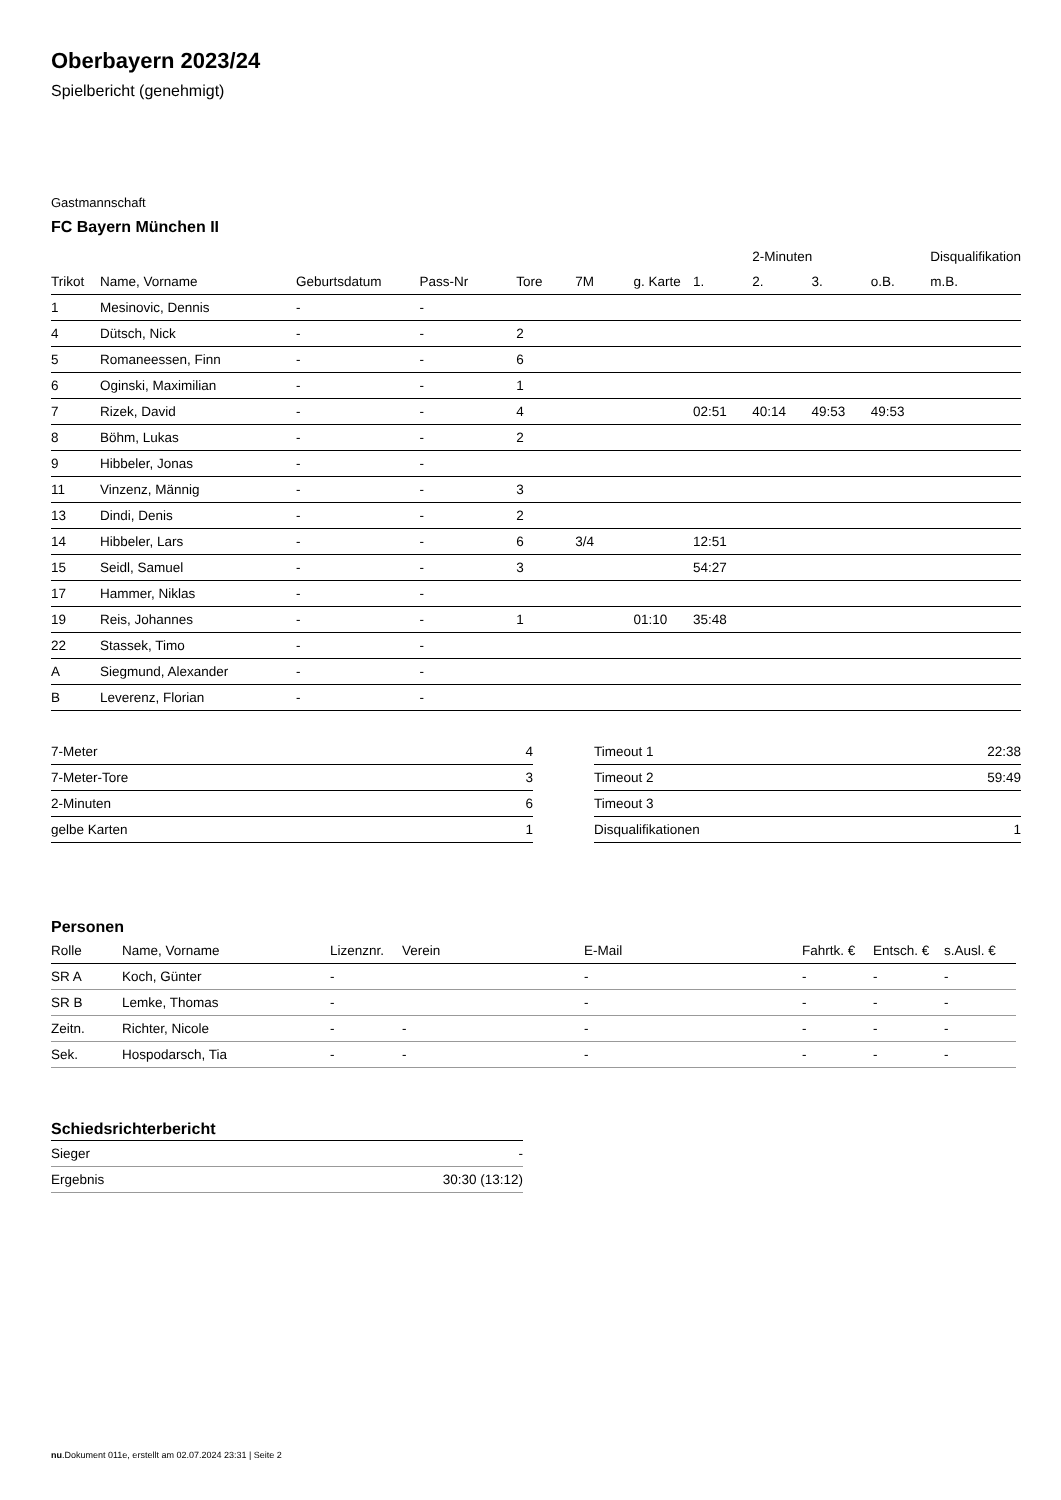Oberbayern 2023/24
Spielbericht (genehmigt)
Gastmannschaft
FC Bayern München II
| | | | | | | | | 2-Minuten | | | Disqualifikation |
| --- | --- | --- | --- | --- | --- | --- | --- | --- | --- | --- | --- |
| Trikot | Name, Vorname | Geburtsdatum | Pass-Nr | Tore | 7M | g. Karte | 1. | 2. | 3. | o.B. | m.B. |
| 1 | Mesinovic, Dennis | - | - | | | | | | | | |
| 4 | Dütsch, Nick | - | - | 2 | | | | | | | |
| 5 | Romaneessen, Finn | - | - | 6 | | | | | | | |
| 6 | Oginski, Maximilian | - | - | 1 | | | | | | | |
| 7 | Rizek, David | - | - | 4 | | | 02:51 | 40:14 | 49:53 | 49:53 | |
| 8 | Böhm, Lukas | - | - | 2 | | | | | | | |
| 9 | Hibbeler, Jonas | - | - | | | | | | | | |
| 11 | Vinzenz, Männig | - | - | 3 | | | | | | | |
| 13 | Dindi, Denis | - | - | 2 | | | | | | | |
| 14 | Hibbeler, Lars | - | - | 6 | 3/4 | | 12:51 | | | | |
| 15 | Seidl, Samuel | - | - | 3 | | | 54:27 | | | | |
| 17 | Hammer, Niklas | - | - | | | | | | | | |
| 19 | Reis, Johannes | - | - | 1 | | 01:10 | 35:48 | | | | |
| 22 | Stassek, Timo | - | - | | | | | | | | |
| A | Siegmund, Alexander | - | - | | | | | | | | |
| B | Leverenz, Florian | - | - | | | | | | | | |
| 7-Meter | 4 |
| 7-Meter-Tore | 3 |
| 2-Minuten | 6 |
| gelbe Karten | 1 |
| Timeout 1 | 22:38 |
| Timeout 2 | 59:49 |
| Timeout 3 | |
| Disqualifikationen | 1 |
Personen
| Rolle | Name, Vorname | Lizenznr. | Verein | E-Mail | Fahrtk. € | Entsch. € | s.Ausl. € |
| --- | --- | --- | --- | --- | --- | --- | --- |
| SR A | Koch, Günter | - | | - | - | - | - |
| SR B | Lemke, Thomas | - | | - | - | - | - |
| Zeitn. | Richter, Nicole | - | - | - | - | - | - |
| Sek. | Hospodarsch, Tia | - | - | - | - | - | - |
Schiedsrichterbericht
| Sieger | - |
| Ergebnis | 30:30 (13:12) |
nu.Dokument 011e, erstellt am 02.07.2024 23:31 | Seite 2